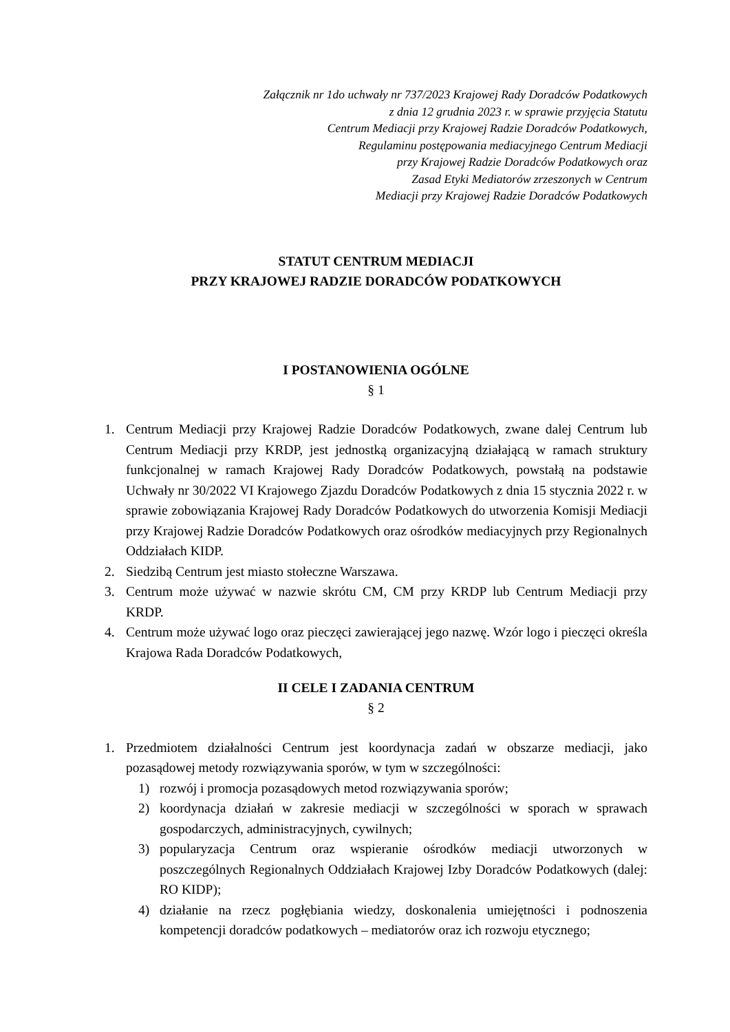Załącznik nr 1do uchwały nr 737/2023 Krajowej Rady Doradców Podatkowych
z dnia 12 grudnia 2023 r. w sprawie przyjęcia Statutu
Centrum Mediacji przy Krajowej Radzie Doradców Podatkowych,
Regulaminu postępowania mediacyjnego Centrum Mediacji
przy Krajowej Radzie Doradców Podatkowych oraz
Zasad Etyki Mediatorów zrzeszonych w Centrum
Mediacji przy Krajowej Radzie Doradców Podatkowych
STATUT CENTRUM MEDIACJI
PRZY KRAJOWEJ RADZIE DORADCÓW PODATKOWYCH
I POSTANOWIENIA OGÓLNE
§ 1
1. Centrum Mediacji przy Krajowej Radzie Doradców Podatkowych, zwane dalej Centrum lub Centrum Mediacji przy KRDP, jest jednostką organizacyjną działającą w ramach struktury funkcjonalnej w ramach Krajowej Rady Doradców Podatkowych, powstałą na podstawie Uchwały nr 30/2022 VI Krajowego Zjazdu Doradców Podatkowych z dnia 15 stycznia 2022 r. w sprawie zobowiązania Krajowej Rady Doradców Podatkowych do utworzenia Komisji Mediacji przy Krajowej Radzie Doradców Podatkowych oraz ośrodków mediacyjnych przy Regionalnych Oddziałach KIDP.
2. Siedzibą Centrum jest miasto stołeczne Warszawa.
3. Centrum może używać w nazwie skrótu CM, CM przy KRDP lub Centrum Mediacji przy KRDP.
4. Centrum może używać logo oraz pieczęci zawierającej jego nazwę. Wzór logo i pieczęci określa Krajowa Rada Doradców Podatkowych,
II CELE I ZADANIA CENTRUM
§ 2
1. Przedmiotem działalności Centrum jest koordynacja zadań w obszarze mediacji, jako pozasądowej metody rozwiązywania sporów, w tym w szczególności:
1) rozwój i promocja pozasądowych metod rozwiązywania sporów;
2) koordynacja działań w zakresie mediacji w szczególności w sporach w sprawach gospodarczych, administracyjnych, cywilnych;
3) popularyzacja Centrum oraz wspieranie ośrodków mediacji utworzonych w poszczególnych Regionalnych Oddziałach Krajowej Izby Doradców Podatkowych (dalej: RO KIDP);
4) działanie na rzecz pogłębiania wiedzy, doskonalenia umiejętności i podnoszenia kompetencji doradców podatkowych – mediatorów oraz ich rozwoju etycznego;